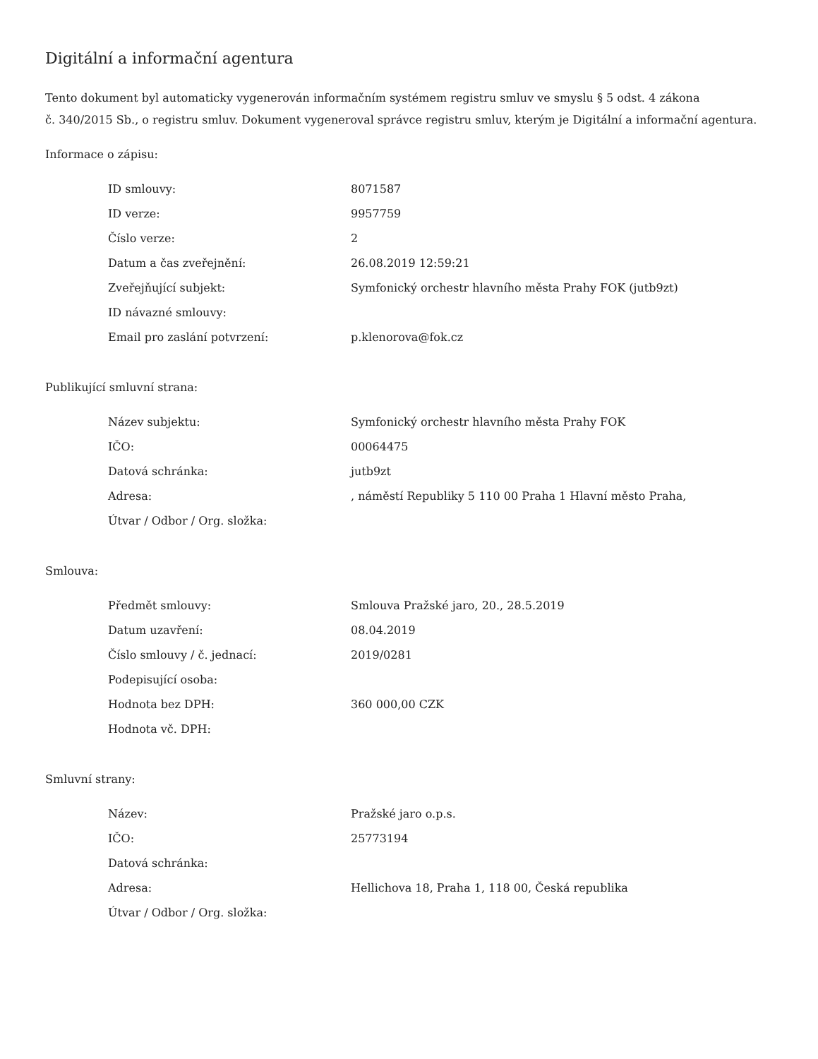Digitální a informační agentura
Tento dokument byl automaticky vygenerován informačním systémem registru smluv ve smyslu § 5 odst. 4 zákona
č. 340/2015 Sb., o registru smluv. Dokument vygeneroval správce registru smluv, kterým je Digitální a informační agentura.
Informace o zápisu:
| ID smlouvy: | 8071587 |
| ID verze: | 9957759 |
| Číslo verze: | 2 |
| Datum a čas zveřejnění: | 26.08.2019 12:59:21 |
| Zveřejňující subjekt: | Symfonický orchestr hlavního města Prahy FOK (jutb9zt) |
| ID návazné smlouvy: | |
| Email pro zaslání potvrzení: | p.klenorova@fok.cz |
Publikující smluvní strana:
| Název subjektu: | Symfonický orchestr hlavního města Prahy FOK |
| IČO: | 00064475 |
| Datová schránka: | jutb9zt |
| Adresa: | , náměstí Republiky 5 110 00 Praha 1 Hlavní město Praha, |
| Útvar / Odbor / Org. složka: | |
Smlouva:
| Předmět smlouvy: | Smlouva Pražské jaro, 20., 28.5.2019 |
| Datum uzavření: | 08.04.2019 |
| Číslo smlouvy / č. jednací: | 2019/0281 |
| Podepisující osoba: | |
| Hodnota bez DPH: | 360 000,00 CZK |
| Hodnota vč. DPH: | |
Smluvní strany:
| Název: | Pražské jaro o.p.s. |
| IČO: | 25773194 |
| Datová schránka: | |
| Adresa: | Hellichova 18, Praha 1, 118 00, Česká republika |
| Útvar / Odbor / Org. složka: | |